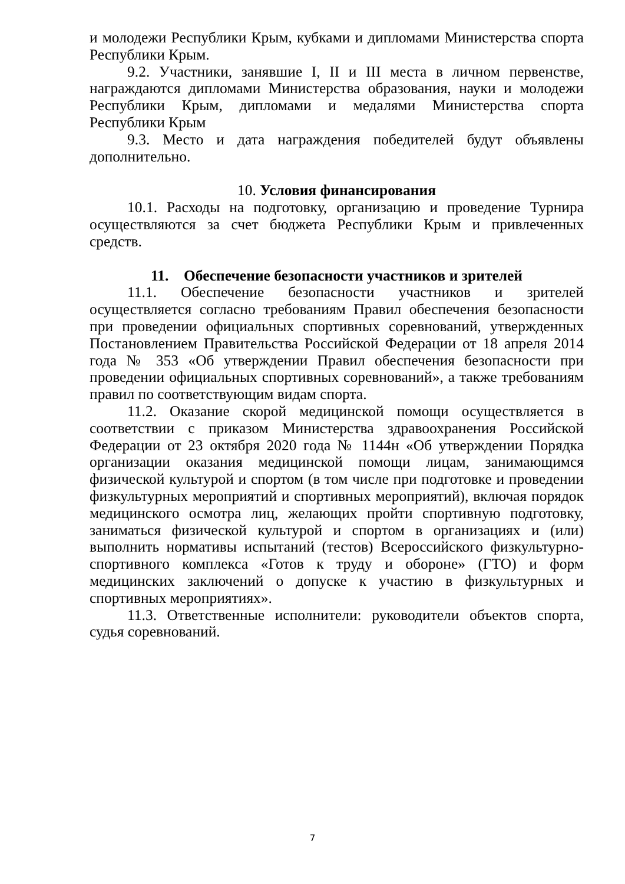и молодежи Республики Крым, кубками и дипломами Министерства спорта Республики Крым.
9.2. Участники, занявшие I, II и III места в личном первенстве, награждаются дипломами Министерства образования, науки и молодежи Республики Крым, дипломами и медалями Министерства спорта Республики Крым
9.3. Место и дата награждения победителей будут объявлены дополнительно.
10. Условия финансирования
10.1. Расходы на подготовку, организацию и проведение Турнира осуществляются за счет бюджета Республики Крым и привлеченных средств.
11. Обеспечение безопасности участников и зрителей
11.1. Обеспечение безопасности участников и зрителей осуществляется согласно требованиям Правил обеспечения безопасности при проведении официальных спортивных соревнований, утвержденных Постановлением Правительства Российской Федерации от 18 апреля 2014 года № 353 «Об утверждении Правил обеспечения безопасности при проведении официальных спортивных соревнований», а также требованиям правил по соответствующим видам спорта.
11.2. Оказание скорой медицинской помощи осуществляется в соответствии с приказом Министерства здравоохранения Российской Федерации от 23 октября 2020 года № 1144н «Об утверждении Порядка организации оказания медицинской помощи лицам, занимающимся физической культурой и спортом (в том числе при подготовке и проведении физкультурных мероприятий и спортивных мероприятий), включая порядок медицинского осмотра лиц, желающих пройти спортивную подготовку, заниматься физической культурой и спортом в организациях и (или) выполнить нормативы испытаний (тестов) Всероссийского физкультурно-спортивного комплекса «Готов к труду и обороне» (ГТО) и форм медицинских заключений о допуске к участию в физкультурных и спортивных мероприятиях».
11.3. Ответственные исполнители: руководители объектов спорта, судья соревнований.
7